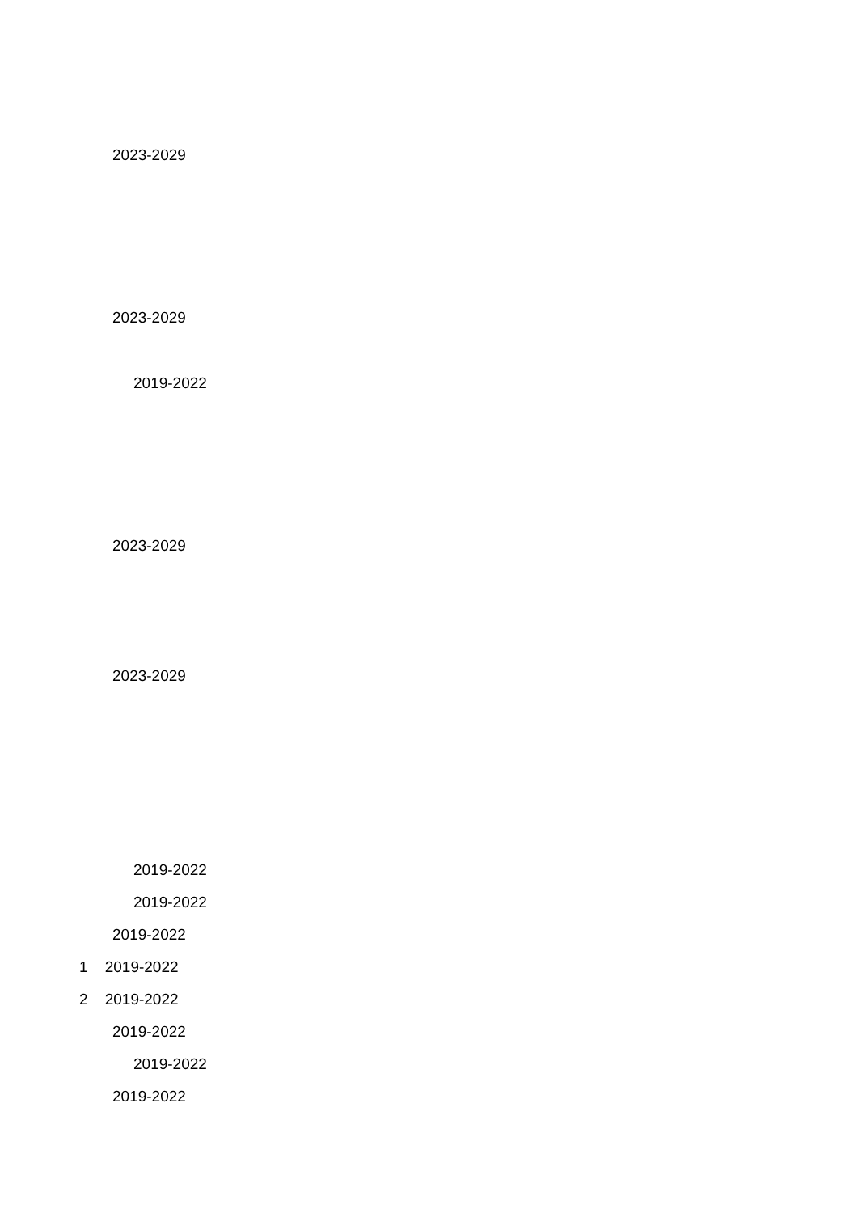2023-2029
2023-2029
2019-2022
2023-2029
2023-2029
2019-2022
2019-2022
2019-2022
1 2019-2022
2 2019-2022
2019-2022
2019-2022
2019-2022